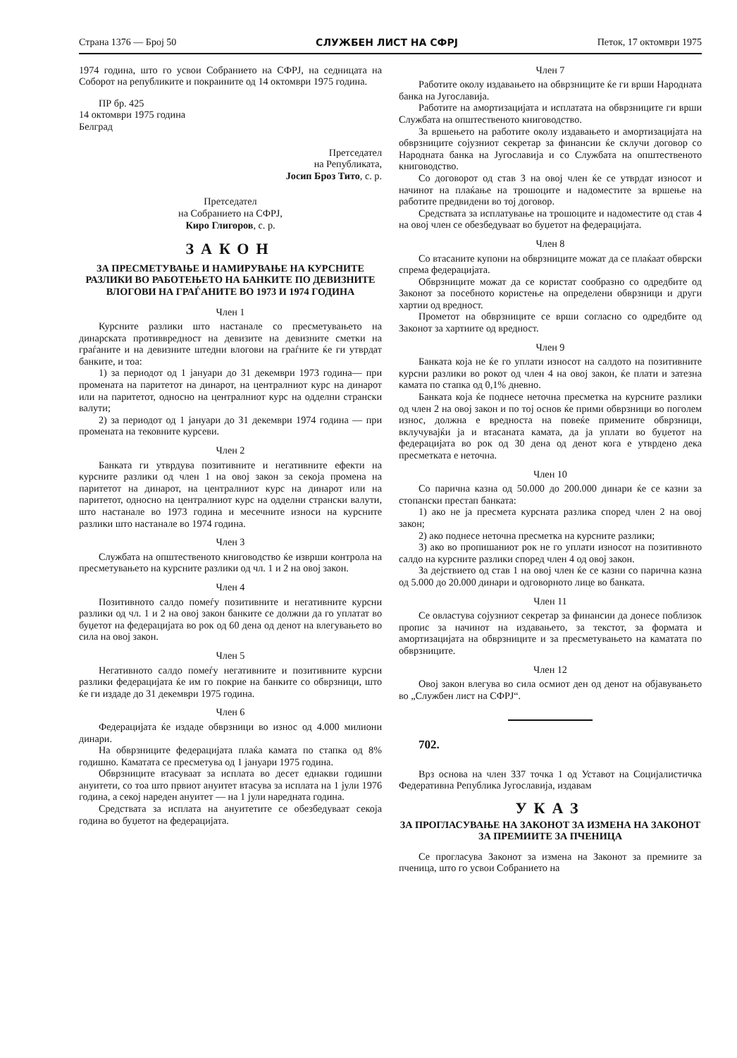Страна 1376 — Број 50 СЛУЖБЕН ЛИСТ НА СФРЈ Петок, 17 октомври 1975
1974 година, што го усвои Собранието на СФРЈ, на седницата на Соборот на републиките и покраините од 14 октомври 1975 година.
ПР бр. 425
14 октомври 1975 година
Белград
Претседател
на Републиката,
Јосип Броз Тито, с. р.
Претседател
на Собранието на СФРЈ,
Киро Глигоров, с. р.
ЗАКОН
ЗА ПРЕСМЕТУВАЊЕ И НАМИРУВАЊЕ НА КУРСНИТЕ РАЗЛИКИ ВО РАБОТЕЊЕТО НА БАНКИТЕ ПО ДЕВИЗНИТЕ ВЛОГОВИ НА ГРАЃАНИТЕ ВО 1973 И 1974 ГОДИНА
Член 1
Курсните разлики што настанале со пресметувањето на динарската противвредност на девизите на девизните сметки на граѓаните и на девизните штедни влогови на граѓните ќе ги утврдат банките, и тоа:
1) за периодот од 1 јануари до 31 декември 1973 година— при промената на паритетот на динарот, на централниот курс на динарот или на паритетот, односно на централниот курс на одделни странски валути;
2) за периодот од 1 јануари до 31 декември 1974 година — при промената на тековните курсеви.
Член 2
Банката ги утврдува позитивните и негативните ефекти на курсните разлики од член 1 на овој закон за секоја промена на паритетот на динарот, на централниот курс на динарот или на паритетот, односно на централниот курс на одделни странски валути, што настанале во 1973 година и месечните износи на курсните разлики што настанале во 1974 година.
Член 3
Службата на општественото книговодство ќе изврши контрола на пресметувањето на курсните разлики од чл. 1 и 2 на овој закон.
Член 4
Позитивното салдо помеѓу позитивните и негативните курсни разлики од чл. 1 и 2 на овој закон банките се должни да го уплатат во буџетот на федерацијата во рок од 60 дена од денот на влегувањето во сила на овој закон.
Член 5
Негативното салдо помеѓу негативните и позитивните курсни разлики федерацијата ќе им го покрие на банките со обврзници, што ќе ги издаде до 31 декември 1975 година.
Член 6
Федерацијата ќе издаде обврзници во износ од 4.000 милиони динари.
На обврзниците федерацијата плаќа камата по стапка од 8% годишно. Каматата се пресметува од 1 јануари 1975 година.
Обврзниците втасуваат за исплата во десет еднакви годишни ануитети, со тоа што првиот ануитет втасува за исплата на 1 јули 1976 година, а секој нареден ануитет — на 1 јули наредната година.
Средствата за исплата на ануитетите се обезбедуваат секоја година во буџетот на федерацијата.
Член 7
Работите околу издавањето на обврзниците ќе ги врши Народната банка на Југославија.
Работите на амортизацијата и исплатата на обврзниците ги врши Службата на општественото книговодство.
За вршењето на работите околу издавањето и амортизацијата на обврзниците сојузниот секретар за финансии ќе склучи договор со Народната банка на Југославија и со Службата на општественото книговодство.
Со договорот од став 3 на овој член ќе се утврдат износот и начинот на плаќање на трошоците и надоместите за вршење на работите предвидени во тој договор.
Средствата за исплатување на трошоците и надоместите од став 4 на овој член се обезбедуваат во буџетот на федерацијата.
Член 8
Со втасаните купони на обврзниците можат да се плаќаат обврски спрема федерацијата.
Обврзниците можат да се користат сообразно со одредбите од Законот за посебното користење на определени обврзници и други хартии од вредност.
Прометот на обврзниците се врши согласно со одредбите од Законот за хартиите од вредност.
Член 9
Банката која не ќе го уплати износот на салдото на позитивните курсни разлики во рокот од член 4 на овој закон, ќе плати и затезна камата по стапка од 0,1% дневно.
Банката која ќе поднесе неточна пресметка на курсните разлики од член 2 на овој закон и по тој основ ќе прими обврзници во поголем износ, должна е вредноста на повеќе примените обврзници, вклучувајќи ја и втасаната камата, да ја уплати во буџетот на федерацијата во рок од 30 дена од денот кога е утврдено дека пресметката е неточна.
Член 10
Со парична казна од 50.000 до 200.000 динари ќе се казни за стопански престап банката:
1) ако не ја пресмета курсната разлика според член 2 на овој закон;
2) ако поднесе неточна пресметка на курсните разлики;
3) ако во пропишаниот рок не го уплати износот на позитивното салдо на курсните разлики според член 4 од овој закон.
За дејствието од став 1 на овој член ќе се казни со парична казна од 5.000 до 20.000 динари и одговорното лице во банката.
Член 11
Се овластува сојузниот секретар за финансии да донесе поблизок пропис за начинот на издавањето, за текстот, за формата и амортизацијата на обврзниците и за пресметувањето на каматата по обврзниците.
Член 12
Овој закон влегува во сила осмиот ден од денот на објавувањето во „Службен лист на СФРЈ“.
702.
Врз основа на член 337 точка 1 од Уставот на Социјалистичка Федеративна Република Југославија, издавам
УКАЗ
ЗА ПРОГЛАСУВАЊЕ НА ЗАКОНОТ ЗА ИЗМЕНА НА ЗАКОНОТ ЗА ПРЕМИИТЕ ЗА ПЧЕНИЦА
Се прогласува Законот за измена на Законот за премиите за пченица, што го усвои Собранието на